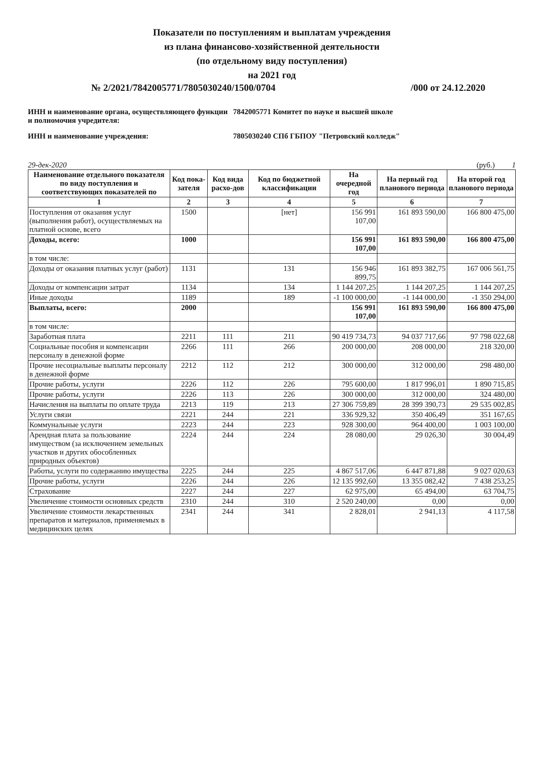Показатели по поступлениям и выплатам учреждения
из плана финансово-хозяйственной деятельности
(по отдельному виду поступления)
на 2021 год
№ 2/2021/7842005771/7805030240/1500/0704 /000 от 24.12.2020
ИНН и наименование органа, осуществляющего функции и полномочия учредителя:
7842005771 Комитет по науке и высшей школе
ИНН и наименование учреждения: 7805030240 СПб ГБПОУ "Петровский колледж"
29-дек-2020 (руб.) 1
| Наименование отдельного показателя по виду поступления и соответствующих показателей по | Код пока-зателя | Код вида расхо-дов | Код по бюджетной классификации | На очередной год | На первый год планового периода | На второй год планового периода |
| --- | --- | --- | --- | --- | --- | --- |
| 1 | 2 | 3 | 4 | 5 | 6 | 7 |
| Поступления от оказания услуг (выполнения работ), осуществляемых на платной основе, всего | 1500 | | [нет] | 156 991 107,00 | 161 893 590,00 | 166 800 475,00 |
| Доходы, всего: | 1000 | | | 156 991 107,00 | 161 893 590,00 | 166 800 475,00 |
| в том числе: | | | | | | |
| Доходы от оказания платных услуг (работ) | 1131 | | 131 | 156 946 899,75 | 161 893 382,75 | 167 006 561,75 |
| Доходы от компенсации затрат | 1134 | | 134 | 1 144 207,25 | 1 144 207,25 | 1 144 207,25 |
| Иные доходы | 1189 | | 189 | -1 100 000,00 | -1 144 000,00 | -1 350 294,00 |
| Выплаты, всего: | 2000 | | | 156 991 107,00 | 161 893 590,00 | 166 800 475,00 |
| в том числе: | | | | | | |
| Заработная плата | 2211 | 111 | 211 | 90 419 734,73 | 94 037 717,66 | 97 798 022,68 |
| Социальные пособия и компенсации персоналу в денежной форме | 2266 | 111 | 266 | 200 000,00 | 208 000,00 | 218 320,00 |
| Прочие несоциальные выплаты персоналу в денежной форме | 2212 | 112 | 212 | 300 000,00 | 312 000,00 | 298 480,00 |
| Прочие работы, услуги | 2226 | 112 | 226 | 795 600,00 | 1 817 996,01 | 1 890 715,85 |
| Прочие работы, услуги | 2226 | 113 | 226 | 300 000,00 | 312 000,00 | 324 480,00 |
| Начисления на выплаты по оплате труда | 2213 | 119 | 213 | 27 306 759,89 | 28 399 390,73 | 29 535 002,85 |
| Услуги связи | 2221 | 244 | 221 | 336 929,32 | 350 406,49 | 351 167,65 |
| Коммунальные услуги | 2223 | 244 | 223 | 928 300,00 | 964 400,00 | 1 003 100,00 |
| Арендная плата за пользование имуществом (за исключением земельных участков и других обособленных природных объектов) | 2224 | 244 | 224 | 28 080,00 | 29 026,30 | 30 004,49 |
| Работы, услуги по содержанию имущества | 2225 | 244 | 225 | 4 867 517,06 | 6 447 871,88 | 9 027 020,63 |
| Прочие работы, услуги | 2226 | 244 | 226 | 12 135 992,60 | 13 355 082,42 | 7 438 253,25 |
| Страхование | 2227 | 244 | 227 | 62 975,00 | 65 494,00 | 63 704,75 |
| Увеличение стоимости основных средств | 2310 | 244 | 310 | 2 520 240,00 | 0,00 | 0,00 |
| Увеличение стоимости лекарственных препаратов и материалов, применяемых в медицинских целях | 2341 | 244 | 341 | 2 828,01 | 2 941,13 | 4 117,58 |